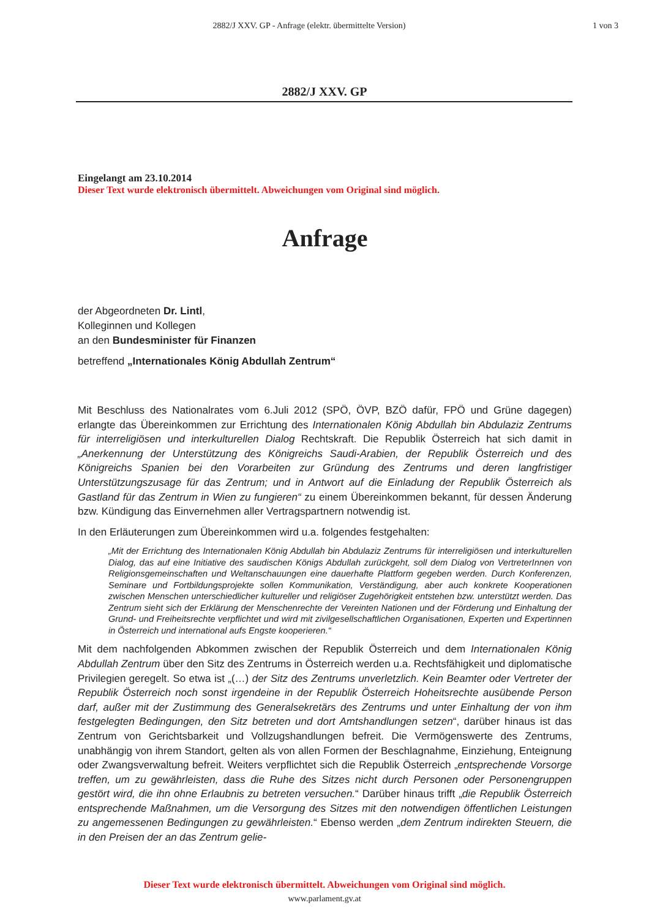2882/J XXV. GP - Anfrage (elektr. übermittelte Version)
1 von 3
2882/J XXV. GP
Eingelangt am 23.10.2014
Dieser Text wurde elektronisch übermittelt. Abweichungen vom Original sind möglich.
Anfrage
der Abgeordneten Dr. Lintl,
Kolleginnen und Kollegen
an den Bundesminister für Finanzen
betreffend „Internationales König Abdullah Zentrum“
Mit Beschluss des Nationalrates vom 6.Juli 2012 (SPÖ, ÖVP, BZÖ dafür, FPÖ und Grüne dagegen) erlangte das Übereinkommen zur Errichtung des Internationalen König Abdullah bin Abdulaziz Zentrums für interreligiösen und interkulturellen Dialog Rechtskraft. Die Republik Österreich hat sich damit in „Anerkennung der Unterstützung des Königreichs Saudi-Arabien, der Republik Österreich und des Königreichs Spanien bei den Vorarbeiten zur Gründung des Zentrums und deren langfristiger Unterstützungszusage für das Zentrum; und in Antwort auf die Einladung der Republik Österreich als Gastland für das Zentrum in Wien zu fungieren“ zu einem Übereinkommen bekannt, für dessen Änderung bzw. Kündigung das Einvernehmen aller Vertragspartnern notwendig ist.
In den Erläuterungen zum Übereinkommen wird u.a. folgendes festgehalten:
„Mit der Errichtung des Internationalen König Abdullah bin Abdulaziz Zentrums für interreligiösen und interkulturellen Dialog, das auf eine Initiative des saudischen Königs Abdullah zurückgeht, soll dem Dialog von VertreterInnen von Religionsgemeinschaften und Weltanschauungen eine dauerhafte Plattform gegeben werden. Durch Konferenzen, Seminare und Fortbildungsprojekte sollen Kommunikation, Verständigung, aber auch konkrete Kooperationen zwischen Menschen unterschiedlicher kultureller und religiöser Zugehörigkeit entstehen bzw. unterstützt werden. Das Zentrum sieht sich der Erklärung der Menschenrechte der Vereinten Nationen und der Förderung und Einhaltung der Grund- und Freiheitsrechte verpflichtet und wird mit zivilgesellschaftlichen Organisationen, Experten und Expertinnen in Österreich und international aufs Engste kooperieren.“
Mit dem nachfolgenden Abkommen zwischen der Republik Österreich und dem Internationalen König Abdullah Zentrum über den Sitz des Zentrums in Österreich werden u.a. Rechtsfähigkeit und diplomatische Privilegien geregelt. So etwa ist „(…) der Sitz des Zentrums unverletzlich. Kein Beamter oder Vertreter der Republik Österreich noch sonst irgendeine in der Republik Österreich Hoheitsrechte ausübende Person darf, außer mit der Zustimmung des Generalsekretärs des Zentrums und unter Einhaltung der von ihm festgelegten Bedingungen, den Sitz betreten und dort Amtshandlungen setzen“, darüber hinaus ist das Zentrum von Gerichtsbarkeit und Vollzugshandlungen befreit. Die Vermögenswerte des Zentrums, unabhängig von ihrem Standort, gelten als von allen Formen der Beschlagnahme, Einziehung, Enteignung oder Zwangsverwaltung befreit. Weiters verpflichtet sich die Republik Österreich „entsprechende Vorsorge treffen, um zu gewährleisten, dass die Ruhe des Sitzes nicht durch Personen oder Personengruppen gestört wird, die ihn ohne Erlaubnis zu betreten versuchen.“ Darüber hinaus trifft „die Republik Österreich entsprechende Maßnahmen, um die Versorgung des Sitzes mit den notwendigen öffentlichen Leistungen zu angemessenen Bedingungen zu gewährleisten.“ Ebenso werden „dem Zentrum indirekten Steuern, die in den Preisen der an das Zentrum gelie-
Dieser Text wurde elektronisch übermittelt. Abweichungen vom Original sind möglich.
www.parlament.gv.at